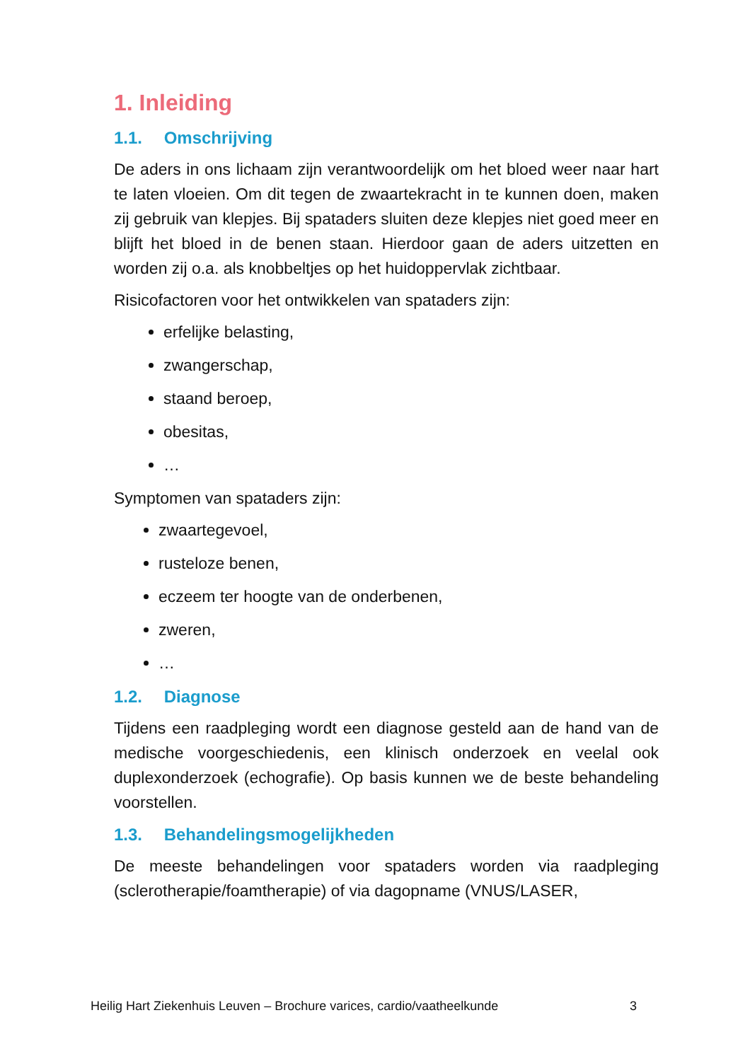1. Inleiding
1.1. Omschrijving
De aders in ons lichaam zijn verantwoordelijk om het bloed weer naar hart te laten vloeien. Om dit tegen de zwaartekracht in te kunnen doen, maken zij gebruik van klepjes. Bij spataders sluiten deze klepjes niet goed meer en blijft het bloed in de benen staan. Hierdoor gaan de aders uitzetten en worden zij o.a. als knobbeltjes op het huidoppervlak zichtbaar.
Risicofactoren voor het ontwikkelen van spataders zijn:
erfelijke belasting,
zwangerschap,
staand beroep,
obesitas,
…
Symptomen van spataders zijn:
zwaartegevoel,
rusteloze benen,
eczeem ter hoogte van de onderbenen,
zweren,
…
1.2. Diagnose
Tijdens een raadpleging wordt een diagnose gesteld aan de hand van de medische voorgeschiedenis, een klinisch onderzoek en veelal ook duplexonderzoek (echografie). Op basis kunnen we de beste behandeling voorstellen.
1.3. Behandelingsmogelijkheden
De meeste behandelingen voor spataders worden via raadpleging (sclerotherapie/foamtherapie) of via dagopname (VNUS/LASER,
Heilig Hart Ziekenhuis Leuven – Brochure varices, cardio/vaatheelkunde 3